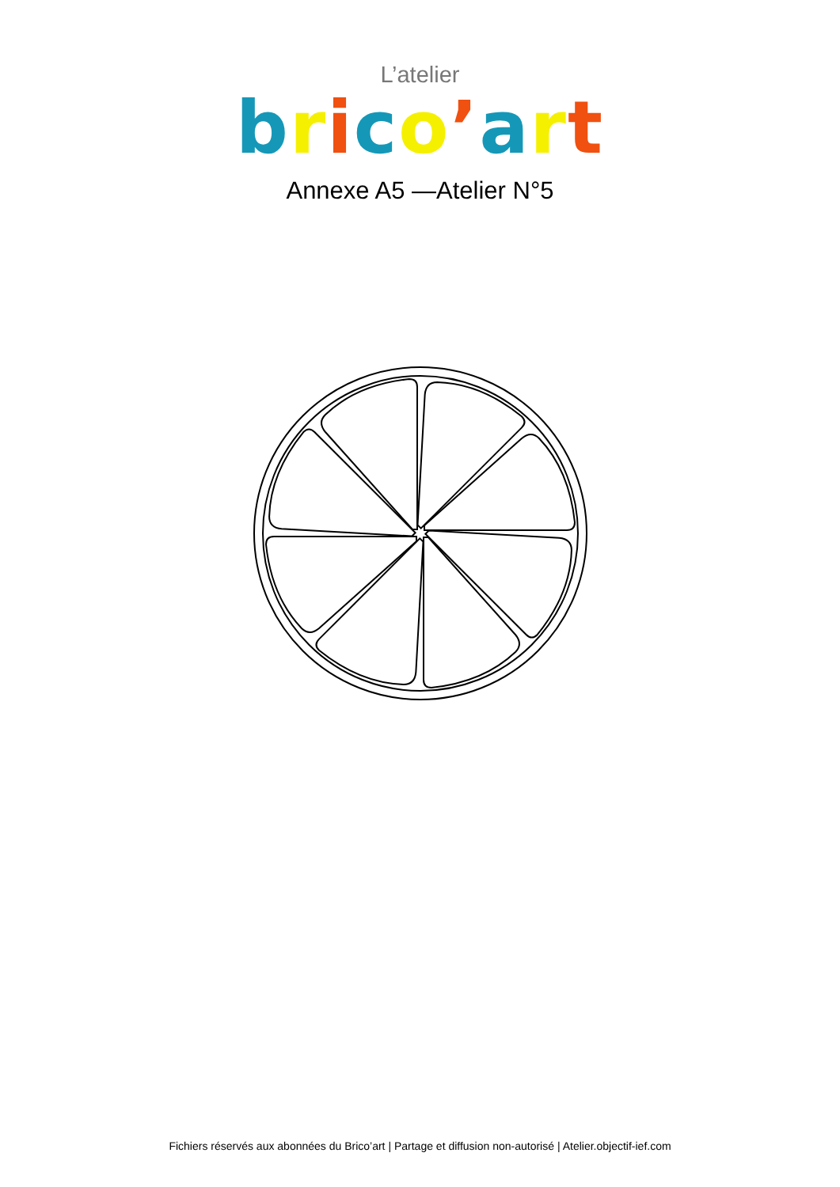L’atelier
brico’art
Annexe A5 —Atelier N°5
Fichiers réservés aux abonnées du Brico’art | Partage et diffusion non-autorisé | Atelier.objectif-ief.com